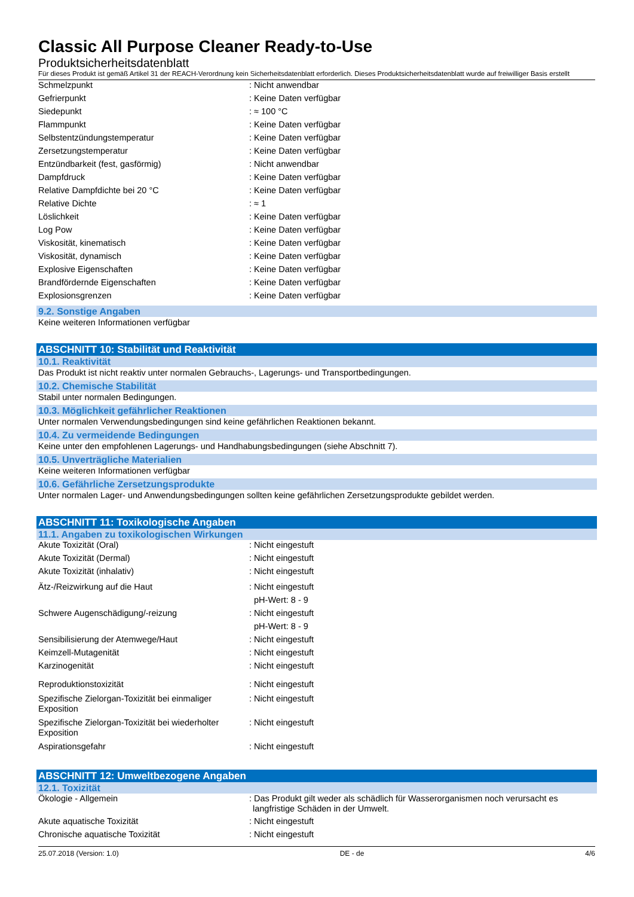Classic All Purpose Cleaner Ready-to-Use
Produktsicherheitsdatenblatt
Für dieses Produkt ist gemäß Artikel 31 der REACH-Verordnung kein Sicherheitsdatenblatt erforderlich. Dieses Produktsicherheitsdatenblatt wurde auf freiwilliger Basis erstellt
| Schmelzpunkt | : Nicht anwendbar |
| Gefrierpunkt | : Keine Daten verfügbar |
| Siedepunkt | : ≈ 100 °C |
| Flammpunkt | : Keine Daten verfügbar |
| Selbstentzündungstemperatur | : Keine Daten verfügbar |
| Zersetzungstemperatur | : Keine Daten verfügbar |
| Entzündbarkeit (fest, gasförmig) | : Nicht anwendbar |
| Dampfdruck | : Keine Daten verfügbar |
| Relative Dampfdichte bei 20 °C | : Keine Daten verfügbar |
| Relative Dichte | : ≈ 1 |
| Löslichkeit | : Keine Daten verfügbar |
| Log Pow | : Keine Daten verfügbar |
| Viskosität, kinematisch | : Keine Daten verfügbar |
| Viskosität, dynamisch | : Keine Daten verfügbar |
| Explosive Eigenschaften | : Keine Daten verfügbar |
| Brandfördernde Eigenschaften | : Keine Daten verfügbar |
| Explosionsgrenzen | : Keine Daten verfügbar |
9.2. Sonstige Angaben
Keine weiteren Informationen verfügbar
ABSCHNITT 10: Stabilität und Reaktivität
10.1. Reaktivität
Das Produkt ist nicht reaktiv unter normalen Gebrauchs-, Lagerungs- und Transportbedingungen.
10.2. Chemische Stabilität
Stabil unter normalen Bedingungen.
10.3. Möglichkeit gefährlicher Reaktionen
Unter normalen Verwendungsbedingungen sind keine gefährlichen Reaktionen bekannt.
10.4. Zu vermeidende Bedingungen
Keine unter den empfohlenen Lagerungs- und Handhabungsbedingungen (siehe Abschnitt 7).
10.5. Unverträgliche Materialien
Keine weiteren Informationen verfügbar
10.6. Gefährliche Zersetzungsprodukte
Unter normalen Lager- und Anwendungsbedingungen sollten keine gefährlichen Zersetzungsprodukte gebildet werden.
ABSCHNITT 11: Toxikologische Angaben
11.1. Angaben zu toxikologischen Wirkungen
| Akute Toxizität (Oral) | : Nicht eingestuft |
| Akute Toxizität (Dermal) | : Nicht eingestuft |
| Akute Toxizität (inhalativ) | : Nicht eingestuft |
| Ätz-/Reizwirkung auf die Haut | : Nicht eingestuft |
| | pH-Wert: 8 - 9 |
| Schwere Augenschädigung/-reizung | : Nicht eingestuft |
| | pH-Wert: 8 - 9 |
| Sensibilisierung der Atemwege/Haut | : Nicht eingestuft |
| Keimzell-Mutagenität | : Nicht eingestuft |
| Karzinogenität | : Nicht eingestuft |
| Reproduktionstoxizität | : Nicht eingestuft |
| Spezifische Zielorgan-Toxizität bei einmaliger Exposition | : Nicht eingestuft |
| Spezifische Zielorgan-Toxizität bei wiederholter Exposition | : Nicht eingestuft |
| Aspirationsgefahr | : Nicht eingestuft |
ABSCHNITT 12: Umweltbezogene Angaben
12.1. Toxizität
| Ökologie - Allgemein | : Das Produkt gilt weder als schädlich für Wasserorganismen noch verursacht es langfristige Schäden in der Umwelt. |
| Akute aquatische Toxizität | : Nicht eingestuft |
| Chronische aquatische Toxizität | : Nicht eingestuft |
25.07.2018 (Version: 1.0) DE - de 4/6